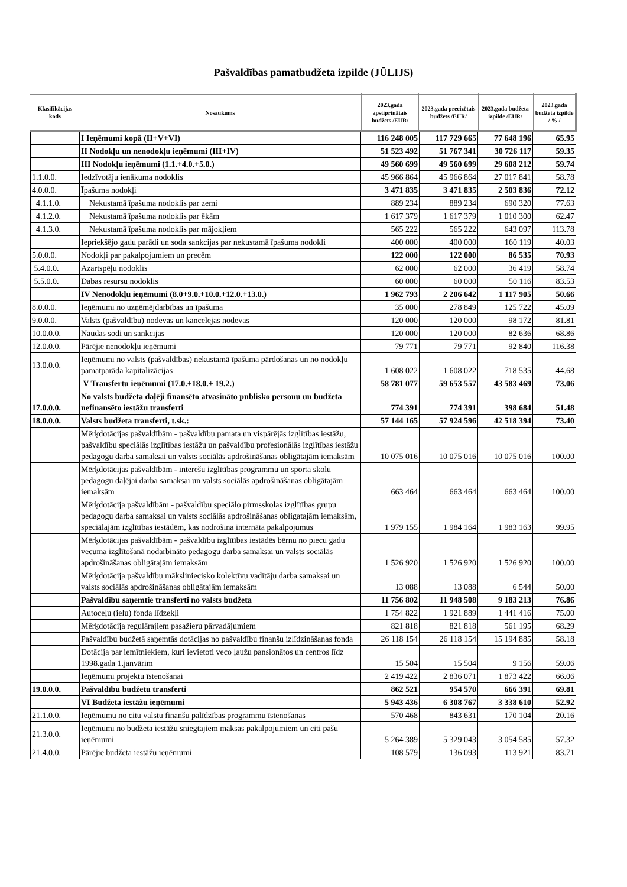Pašvaldības pamatbudžeta izpilde (JŪLIJS)
| Klasifikācijas kods | Nosaukums | 2023.gada apstiprinātais budžets /EUR/ | 2023.gada precizētais budžets /EUR/ | 2023.gada budžeta izpilde /EUR/ | 2023.gada budžeta izpilde / % / |
| --- | --- | --- | --- | --- | --- |
| | I Ieņēmumi kopā (II+V+VI) | 116 248 005 | 117 729 665 | 77 648 196 | 65.95 |
| | II Nodokļu un nenodokļu ieņēmumi (III+IV) | 51 523 492 | 51 767 341 | 30 726 117 | 59.35 |
| | III Nodokļu ieņēmumi (1.1.+4.0.+5.0.) | 49 560 699 | 49 560 699 | 29 608 212 | 59.74 |
| 1.1.0.0. | Iedzīvotāju ienākuma nodoklis | 45 966 864 | 45 966 864 | 27 017 841 | 58.78 |
| 4.0.0.0. | Īpašuma nodokļi | 3 471 835 | 3 471 835 | 2 503 836 | 72.12 |
| 4.1.1.0. | Nekustamā īpašuma nodoklis par zemi | 889 234 | 889 234 | 690 320 | 77.63 |
| 4.1.2.0. | Nekustamā īpašuma nodoklis par ēkām | 1 617 379 | 1 617 379 | 1 010 300 | 62.47 |
| 4.1.3.0. | Nekustamā īpašuma nodoklis par mājokļiem | 565 222 | 565 222 | 643 097 | 113.78 |
| | Iepriekšējo gadu parādi un soda sankcijas par nekustamā īpašuma nodokli | 400 000 | 400 000 | 160 119 | 40.03 |
| 5.0.0.0. | Nodokļi par pakalpojumiem un precēm | 122 000 | 122 000 | 86 535 | 70.93 |
| 5.4.0.0. | Azartspēļu nodoklis | 62 000 | 62 000 | 36 419 | 58.74 |
| 5.5.0.0. | Dabas resursu nodoklis | 60 000 | 60 000 | 50 116 | 83.53 |
| | IV Nenodokļu ieņēmumi (8.0+9.0.+10.0.+12.0.+13.0.) | 1 962 793 | 2 206 642 | 1 117 905 | 50.66 |
| 8.0.0.0. | Ieņēmumi no uzņēmējdarbības un īpašuma | 35 000 | 278 849 | 125 722 | 45.09 |
| 9.0.0.0. | Valsts (pašvaldību) nodevas un kancelejas nodevas | 120 000 | 120 000 | 98 172 | 81.81 |
| 10.0.0.0. | Naudas sodi un sankcijas | 120 000 | 120 000 | 82 636 | 68.86 |
| 12.0.0.0. | Pārējie nenodokļu ieņēmumi | 79 771 | 79 771 | 92 840 | 116.38 |
| 13.0.0.0. | Ieņēmumi no valsts (pašvaldības) nekustamā īpašuma pārdošanas un no nodokļu pamatparāda kapitalizācijas | 1 608 022 | 1 608 022 | 718 535 | 44.68 |
| | V Transfertu ieņēmumi (17.0.+18.0.+ 19.2.) | 58 781 077 | 59 653 557 | 43 583 469 | 73.06 |
| 17.0.0.0. | No valsts budžeta daļēji finansēto atvasināto publisko personu un budžeta nefinansēto iestāžu transferti | 774 391 | 774 391 | 398 684 | 51.48 |
| 18.0.0.0. | Valsts budžeta transferti, t.sk.: | 57 144 165 | 57 924 596 | 42 518 394 | 73.40 |
| | Mērķdotācijas pašvaldībām - pašvaldību pamata un vispārējās izglītības iestāžu, pašvaldību speciālās izglītības iestāžu un pašvaldību profesionālās izglītības iestāžu pedagogu darba samaksai un valsts sociālās apdrošināšanas obligātajām iemaksām | 10 075 016 | 10 075 016 | 10 075 016 | 100.00 |
| | Mērķdotācijas pašvaldībām - interešu izglītības programmu un sporta skolu pedagogu daļējai darba samaksai un valsts sociālās apdrošināšanas obligātajām iemaksām | 663 464 | 663 464 | 663 464 | 100.00 |
| | Mērķdotācija pašvaldībām - pašvaldību speciālo pirmsskolas izglītības grupu pedagogu darba samaksai un valsts sociālās apdrošināšanas obligatajām iemaksām, speciālajām izglītības iestādēm, kas nodrošina internāta pakalpojumus | 1 979 155 | 1 984 164 | 1 983 163 | 99.95 |
| | Mērķdotācijas pašvaldībām - pašvaldību izglītības iestādēs bērnu no piecu gadu vecuma izglītošanā nodarbināto pedagogu darba samaksai un valsts sociālās apdrošināšanas obligātajām iemaksām | 1 526 920 | 1 526 920 | 1 526 920 | 100.00 |
| | Mērķdotācija pašvaldību mākslinieciskо kolektīvu vadītāju darba samaksai un valsts sociālās apdrošināšanas obligātajām iemaksām | 13 088 | 13 088 | 6 544 | 50.00 |
| | Pašvaldību saņemtie transferti no valsts budžeta | 11 756 802 | 11 948 508 | 9 183 213 | 76.86 |
| | Autoceļu (ielu) fonda līdzekļi | 1 754 822 | 1 921 889 | 1 441 416 | 75.00 |
| | Mērķdotācija regulārajiem pasažieru pārvadājumiem | 821 818 | 821 818 | 561 195 | 68.29 |
| | Pašvaldību budžetā saņemtās dotācijas no pašvaldību finanšu izlīdzināšanas fonda | 26 118 154 | 26 118 154 | 15 194 885 | 58.18 |
| | Dotācija par iemītniekiem, kuri ievietoti veco ļaužu pansionātos un centros līdz 1998.gada 1.janvārim | 15 504 | 15 504 | 9 156 | 59.06 |
| | Ieņēmumi projektu īstenošanai | 2 419 422 | 2 836 071 | 1 873 422 | 66.06 |
| 19.0.0.0. | Pašvaldību budžetu transferti | 862 521 | 954 570 | 666 391 | 69.81 |
| | VI Budžeta iestāžu ieņēmumi | 5 943 436 | 6 308 767 | 3 338 610 | 52.92 |
| 21.1.0.0. | Ieņēmumu no citu valstu finanšu palīdzības programmu īstenošanas | 570 468 | 843 631 | 170 104 | 20.16 |
| 21.3.0.0. | Ieņēmumi no budžeta iestāžu sniegtajiem maksas pakalpojumiem un citi pašu ieņēmumi | 5 264 389 | 5 329 043 | 3 054 585 | 57.32 |
| 21.4.0.0. | Pārējie budžeta iestāžu ieņēmumi | 108 579 | 136 093 | 113 921 | 83.71 |